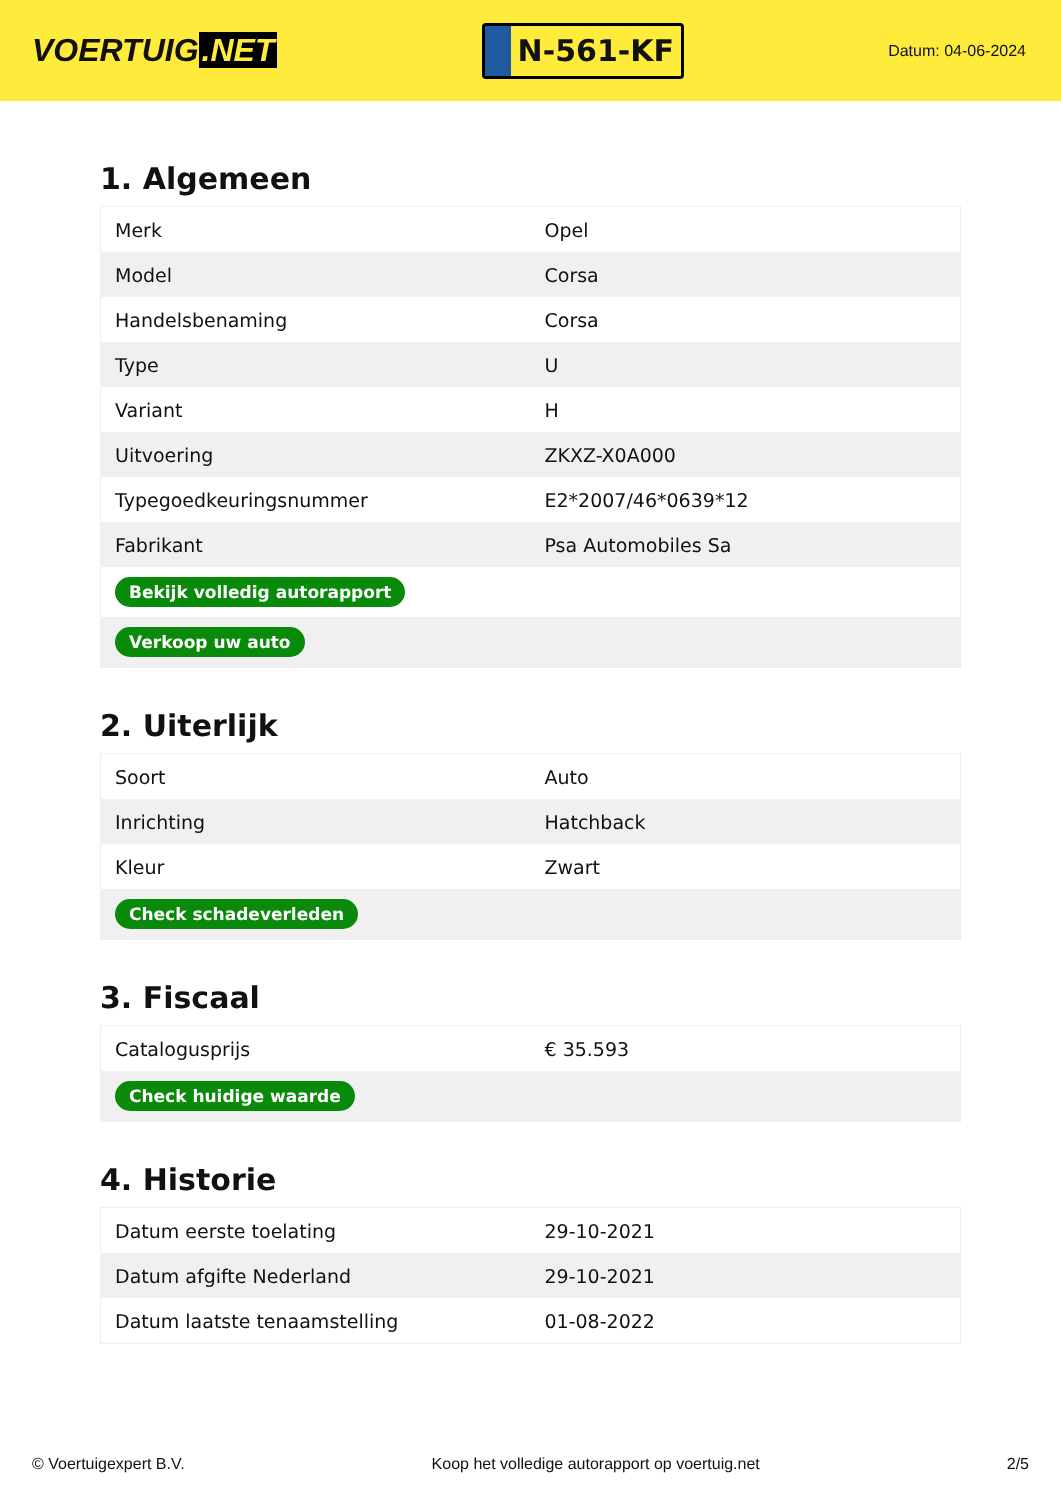VOERTUIG.NET
N-561-KF
Datum: 04-06-2024
1. Algemeen
| Merk | Opel |
| Model | Corsa |
| Handelsbenaming | Corsa |
| Type | U |
| Variant | H |
| Uitvoering | ZKXZ-X0A000 |
| Typegoedkeuringsnummer | E2*2007/46*0639*12 |
| Fabrikant | Psa Automobiles Sa |
| Bekijk volledig autorapport | |
| Verkoop uw auto | |
2. Uiterlijk
| Soort | Auto |
| Inrichting | Hatchback |
| Kleur | Zwart |
| Check schadeverleden | |
3. Fiscaal
| Catalogusprijs | € 35.593 |
| Check huidige waarde | |
4. Historie
| Datum eerste toelating | 29-10-2021 |
| Datum afgifte Nederland | 29-10-2021 |
| Datum laatste tenaamstelling | 01-08-2022 |
© Voertuigexpert B.V. Koop het volledige autorapport op voertuig.net 2/5